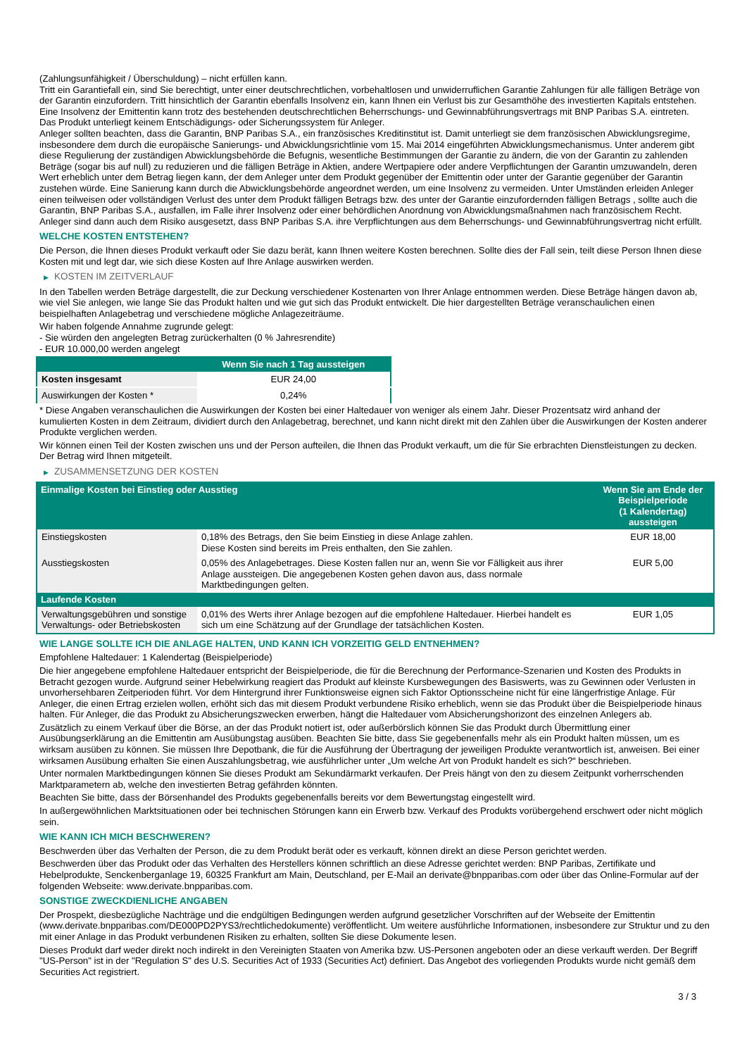(Zahlungsunfähigkeit / Überschuldung) – nicht erfüllen kann.
Tritt ein Garantiefall ein, sind Sie berechtigt, unter einer deutschrechtlichen, vorbehaltlosen und unwiderruflichen Garantie Zahlungen für alle fälligen Beträge von der Garantin einzufordern. Tritt hinsichtlich der Garantin ebenfalls Insolvenz ein, kann Ihnen ein Verlust bis zur Gesamthöhe des investierten Kapitals entstehen. Eine Insolvenz der Emittentin kann trotz des bestehenden deutschrechtlichen Beherrschungs- und Gewinnabführungsvertrags mit BNP Paribas S.A. eintreten.
Das Produkt unterliegt keinem Entschädigungs- oder Sicherungssystem für Anleger.
Anleger sollten beachten, dass die Garantin, BNP Paribas S.A., ein französisches Kreditinstitut ist. Damit unterliegt sie dem französischen Abwicklungsregime, insbesondere dem durch die europäische Sanierungs- und Abwicklungsrichtlinie vom 15. Mai 2014 eingeführten Abwicklungsmechanismus. Unter anderem gibt diese Regulierung der zuständigen Abwicklungsbehörde die Befugnis, wesentliche Bestimmungen der Garantie zu ändern, die von der Garantin zu zahlenden Beträge (sogar bis auf null) zu reduzieren und die fälligen Beträge in Aktien, andere Wertpapiere oder andere Verpflichtungen der Garantin umzuwandeln, deren Wert erheblich unter dem Betrag liegen kann, der dem Anleger unter dem Produkt gegenüber der Emittentin oder unter der Garantie gegenüber der Garantin zustehen würde. Eine Sanierung kann durch die Abwicklungsbehörde angeordnet werden, um eine Insolvenz zu vermeiden. Unter Umständen erleiden Anleger einen teilweisen oder vollständigen Verlust des unter dem Produkt fälligen Betrags bzw. des unter der Garantie einzufordernden fälligen Betrags , sollte auch die Garantin, BNP Paribas S.A., ausfallen, im Falle ihrer Insolvenz oder einer behördlichen Anordnung von Abwicklungsmaßnahmen nach französischem Recht. Anleger sind dann auch dem Risiko ausgesetzt, dass BNP Paribas S.A. ihre Verpflichtungen aus dem Beherrschungs- und Gewinnabführungsvertrag nicht erfüllt.
WELCHE KOSTEN ENTSTEHEN?
Die Person, die Ihnen dieses Produkt verkauft oder Sie dazu berät, kann Ihnen weitere Kosten berechnen. Sollte dies der Fall sein, teilt diese Person Ihnen diese Kosten mit und legt dar, wie sich diese Kosten auf Ihre Anlage auswirken werden.
▶ KOSTEN IM ZEITVERLAUF
In den Tabellen werden Beträge dargestellt, die zur Deckung verschiedener Kostenarten von Ihrer Anlage entnommen werden. Diese Beträge hängen davon ab, wie viel Sie anlegen, wie lange Sie das Produkt halten und wie gut sich das Produkt entwickelt. Die hier dargestellten Beträge veranschaulichen einen beispielhaften Anlagebetrag und verschiedene mögliche Anlagezeiträume.
Wir haben folgende Annahme zugrunde gelegt:
- Sie würden den angelegten Betrag zurückerhalten (0 % Jahresrendite)
- EUR 10.000,00 werden angelegt
| | Wenn Sie nach 1 Tag aussteigen |
| --- | --- |
| Kosten insgesamt | EUR 24,00 |
| Auswirkungen der Kosten * | 0,24% |
* Diese Angaben veranschaulichen die Auswirkungen der Kosten bei einer Haltedauer von weniger als einem Jahr. Dieser Prozentsatz wird anhand der kumulierten Kosten in dem Zeitraum, dividiert durch den Anlagebetrag, berechnet, und kann nicht direkt mit den Zahlen über die Auswirkungen der Kosten anderer Produkte verglichen werden.
Wir können einen Teil der Kosten zwischen uns und der Person aufteilen, die Ihnen das Produkt verkauft, um die für Sie erbrachten Dienstleistungen zu decken. Der Betrag wird Ihnen mitgeteilt.
▶ ZUSAMMENSETZUNG DER KOSTEN
| Einmalige Kosten bei Einstieg oder Ausstieg | | Wenn Sie am Ende der Beispielperiode (1 Kalendertag) aussteigen |
| --- | --- | --- |
| Einstiegskosten | 0,18% des Betrags, den Sie beim Einstieg in diese Anlage zahlen. Diese Kosten sind bereits im Preis enthalten, den Sie zahlen. | EUR 18,00 |
| Ausstiegskosten | 0,05% des Anlagebetrages. Diese Kosten fallen nur an, wenn Sie vor Fälligkeit aus ihrer Anlage aussteigen. Die angegebenen Kosten gehen davon aus, dass normale Marktbedingungen gelten. | EUR 5,00 |
| Laufende Kosten | | |
| Verwaltungsgebühren und sonstige Verwaltungs- oder Betriebskosten | 0,01% des Werts ihrer Anlage bezogen auf die empfohlene Haltedauer. Hierbei handelt es sich um eine Schätzung auf der Grundlage der tatsächlichen Kosten. | EUR 1,05 |
WIE LANGE SOLLTE ICH DIE ANLAGE HALTEN, UND KANN ICH VORZEITIG GELD ENTNEHMEN?
Empfohlene Haltedauer: 1 Kalendertag (Beispielperiode)
Die hier angegebene empfohlene Haltedauer entspricht der Beispielperiode, die für die Berechnung der Performance-Szenarien und Kosten des Produkts in Betracht gezogen wurde. Aufgrund seiner Hebelwirkung reagiert das Produkt auf kleinste Kursbewegungen des Basiswerts, was zu Gewinnen oder Verlusten in unvorhersehbaren Zeitperioden führt. Vor dem Hintergrund ihrer Funktionsweise eignen sich Faktor Optionsscheine nicht für eine längerfristige Anlage. Für Anleger, die einen Ertrag erzielen wollen, erhöht sich das mit diesem Produkt verbundene Risiko erheblich, wenn sie das Produkt über die Beispielperiode hinaus halten. Für Anleger, die das Produkt zu Absicherungszwecken erwerben, hängt die Haltedauer vom Absicherungshorizont des einzelnen Anlegers ab.
Zusätzlich zu einem Verkauf über die Börse, an der das Produkt notiert ist, oder außerbörslich können Sie das Produkt durch Übermittlung einer Ausübungserklärung an die Emittentin am Ausübungstag ausüben. Beachten Sie bitte, dass Sie gegebenenfalls mehr als ein Produkt halten müssen, um es wirksam ausüben zu können. Sie müssen Ihre Depotbank, die für die Ausführung der Übertragung der jeweiligen Produkte verantwortlich ist, anweisen. Bei einer wirksamen Ausübung erhalten Sie einen Auszahlungsbetrag, wie ausführlicher unter „Um welche Art von Produkt handelt es sich?“ beschrieben.
Unter normalen Marktbedingungen können Sie dieses Produkt am Sekundärmarkt verkaufen. Der Preis hängt von den zu diesem Zeitpunkt vorherrschenden Marktparametern ab, welche den investierten Betrag gefährden könnten.
Beachten Sie bitte, dass der Börsenhandel des Produkts gegebenenfalls bereits vor dem Bewertungstag eingestellt wird.
In außergewöhnlichen Marktsituationen oder bei technischen Störungen kann ein Erwerb bzw. Verkauf des Produkts vorübergehend erschwert oder nicht möglich sein.
WIE KANN ICH MICH BESCHWEREN?
Beschwerden über das Verhalten der Person, die zu dem Produkt berät oder es verkauft, können direkt an diese Person gerichtet werden.
Beschwerden über das Produkt oder das Verhalten des Herstellers können schriftlich an diese Adresse gerichtet werden: BNP Paribas, Zertifikate und Hebelprodukte, Senckenberganlage 19, 60325 Frankfurt am Main, Deutschland, per E-Mail an derivate@bnpparibas.com oder über das Online-Formular auf der folgenden Webseite: www.derivate.bnpparibas.com.
SONSTIGE ZWECKDIENLICHE ANGABEN
Der Prospekt, diesbezügliche Nachträge und die endgültigen Bedingungen werden aufgrund gesetzlicher Vorschriften auf der Webseite der Emittentin (www.derivate.bnpparibas.com/DE000PD2PYS3/rechtlichedokumente) veröffentlicht. Um weitere ausführliche Informationen, insbesondere zur Struktur und zu den mit einer Anlage in das Produkt verbundenen Risiken zu erhalten, sollten Sie diese Dokumente lesen.
Dieses Produkt darf weder direkt noch indirekt in den Vereinigten Staaten von Amerika bzw. US-Personen angeboten oder an diese verkauft werden. Der Begriff "US-Person" ist in der "Regulation S" des U.S. Securities Act of 1933 (Securities Act) definiert. Das Angebot des vorliegenden Produkts wurde nicht gemäß dem Securities Act registriert.
3 / 3